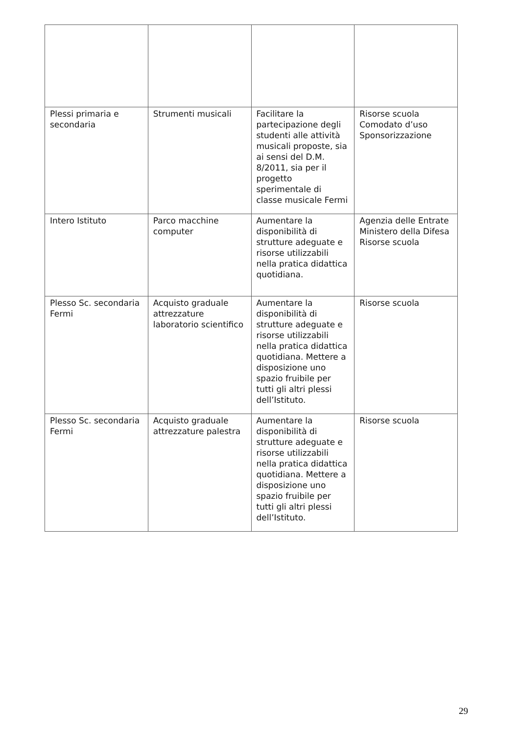| Plessi primaria e secondaria | Strumenti musicali | Facilitare la partecipazione degli studenti alle attività musicali proposte, sia ai sensi del D.M. 8/2011, sia per il progetto sperimentale di classe musicale Fermi | Risorse scuola Comodato d’uso Sponsorizzazione |
| Intero Istituto | Parco macchine computer | Aumentare la disponibilità di strutture adeguate e risorse utilizzabili nella pratica didattica quotidiana. | Agenzia delle Entrate Ministero della Difesa Risorse scuola |
| Plesso Sc. secondaria Fermi | Acquisto graduale attrezzature laboratorio scientifico | Aumentare la disponibilità di strutture adeguate e risorse utilizzabili nella pratica didattica quotidiana. Mettere a disposizione uno spazio fruibile per tutti gli altri plessi dell’Istituto. | Risorse scuola |
| Plesso Sc. secondaria Fermi | Acquisto graduale attrezzature palestra | Aumentare la disponibilità di strutture adeguate e risorse utilizzabili nella pratica didattica quotidiana. Mettere a disposizione uno spazio fruibile per tutti gli altri plessi dell’Istituto. | Risorse scuola |
29